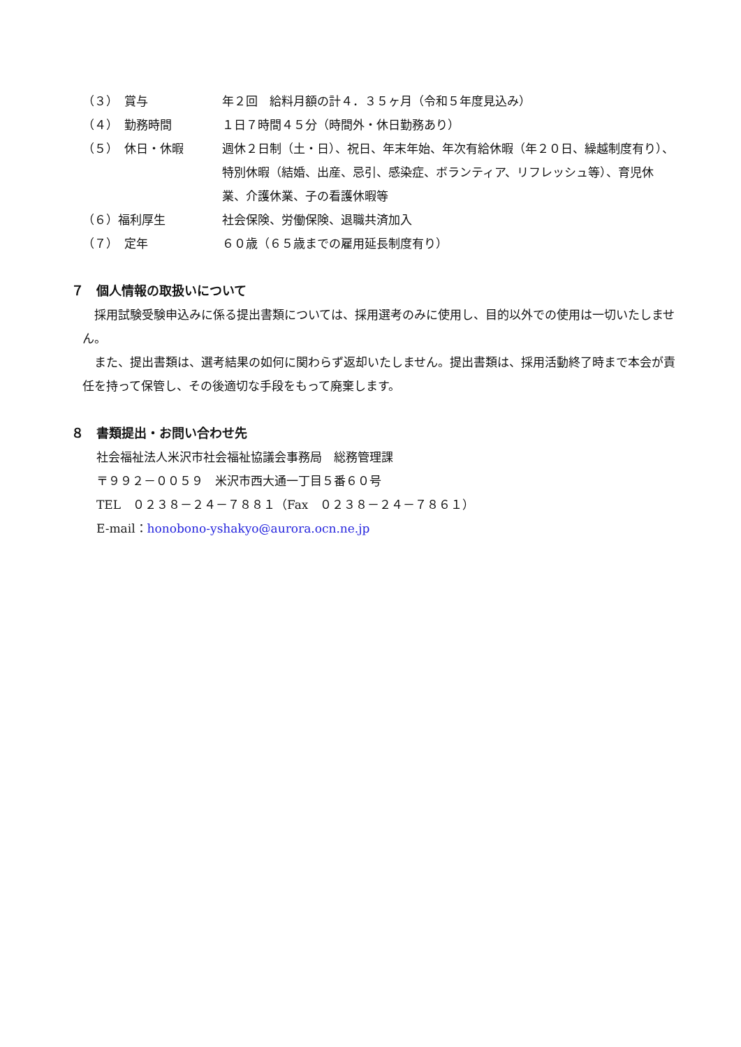（３）　賞与 年２回　給料月額の計４．３５ヶ月（令和５年度見込み）
（４）　勤務時間 １日７時間４５分（時間外・休日勤務あり）
（５）　休日・休暇 週休２日制（土・日）、祝日、年末年始、年次有給休暇（年２０日、繰越制度有り）、特別休暇（結婚、出産、忌引、感染症、ボランティア、リフレッシュ等）、育児休業、介護休業、子の看護休暇等
（６）福利厚生 社会保険、労働保険、退職共済加入
（７）　定年 ６０歳（６５歳までの雇用延長制度有り）
７　個人情報の取扱いについて
　採用試験受験申込みに係る提出書類については、採用選考のみに使用し、目的以外での使用は一切いたしません。
　また、提出書類は、選考結果の如何に関わらず返却いたしません。提出書類は、採用活動終了時まで本会が責任を持って保管し、その後適切な手段をもって廃棄します。
８　書類提出・お問い合わせ先
社会福祉法人米沢市社会福祉協議会事務局　総務管理課
〒９９２－００５９　米沢市西大通一丁目５番６０号
TEL　０２３８－２４－７８８１（Fax　０２３８－２４－７８６１）
E-mail：honobono-yshakyo@aurora.ocn.ne.jp